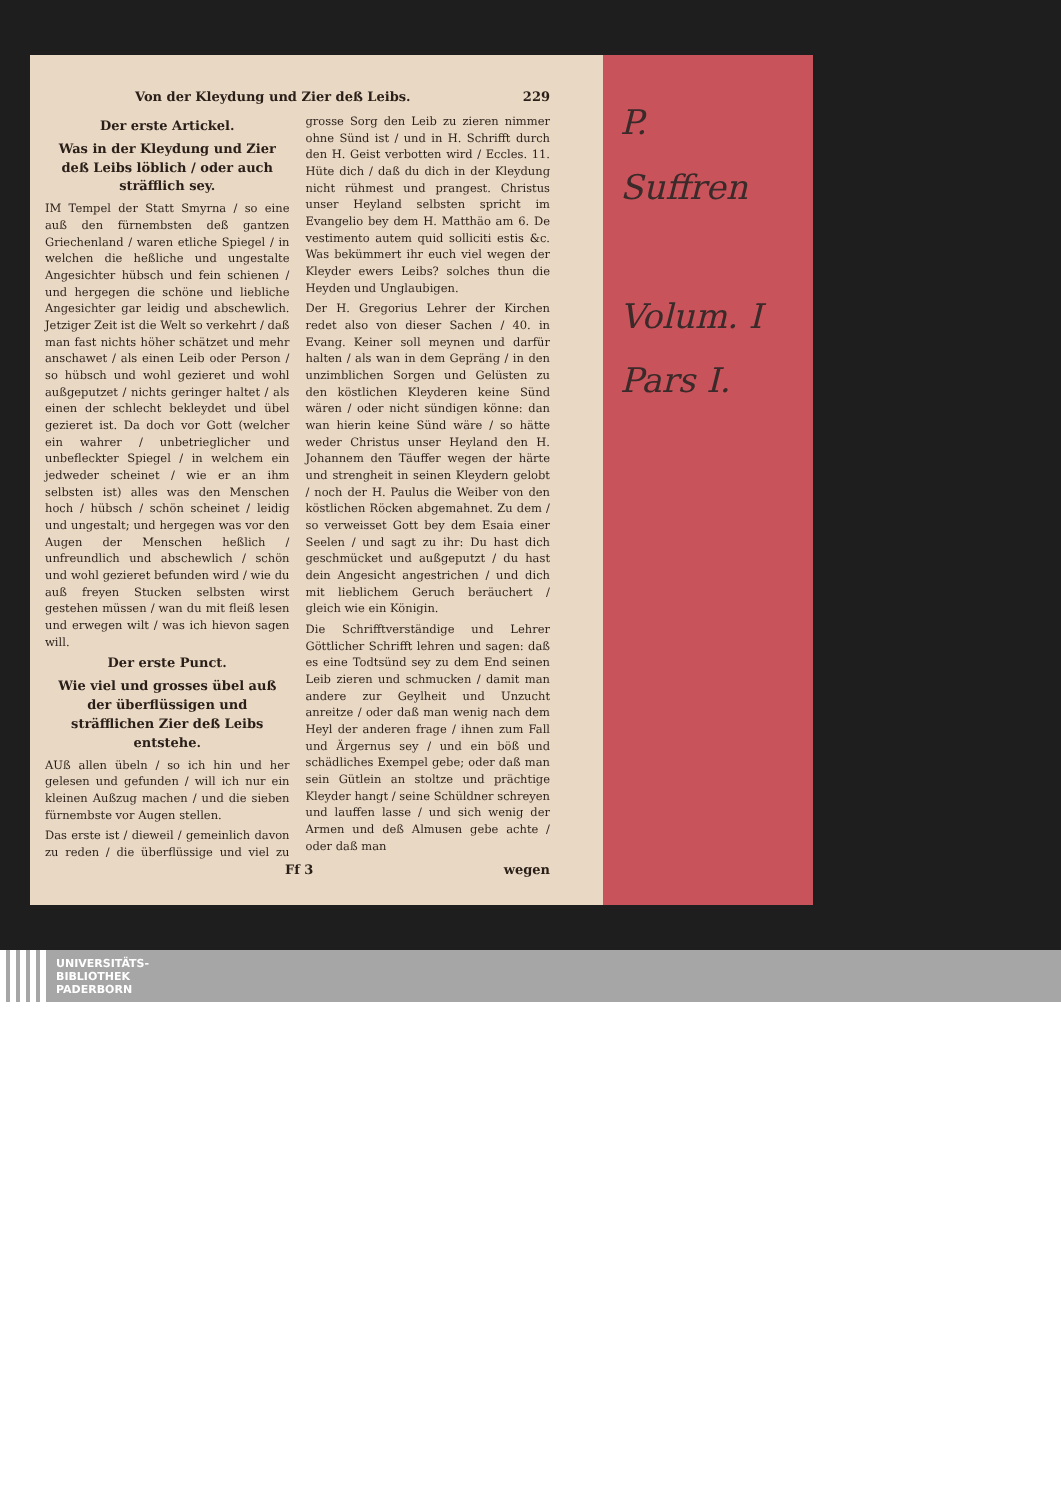P.
Suffren
Volum. I
Pars I.
Von der Kleydung und Zier deß Leibs. 229
Der erste Artickel.
Was in der Kleydung und Zier deß Leibs löblich / oder auch sträfflich sey.
IM Tempel der Statt Smyrna / so eine auß den fürnembsten deß gantzen Griechenland / waren etliche Spiegel / in welchen die heßliche und ungestalte Angesichter hübsch und fein schienen / und hergegen die schöne und liebliche Angesichter gar leidig und abschewlich. Jetziger Zeit ist die Welt so verkehrt / daß man fast nichts höher schätzet und mehr anschawet / als einen Leib oder Person / so hübsch und wohl gezieret und wohl außgeputzet / nichts geringer haltet / als einen der schlecht bekleydet und übel gezieret ist. Da doch vor Gott (welcher ein wahrer / unbetrieglicher und unbefleckter Spiegel / in welchem ein jedweder scheinet / wie er an ihm selbsten ist) alles was den Menschen hoch / hübsch / schön scheinet / leidig und ungestalt; und hergegen was vor den Augen der Menschen heßlich / unfreundlich und abschewlich / schön und wohl gezieret befunden wird / wie du auß freyen Stucken selbsten wirst gestehen müssen / wan du mit fleiß lesen und erwegen wilt / was ich hievon sagen will.
Der erste Punct.
Wie viel und grosses übel auß der überflüssigen und sträfflichen Zier deß Leibs entstehe.
AUß allen übeln / so ich hin und her gelesen und gefunden / will ich nur ein kleinen Außzug machen / und die sieben fürnembste vor Augen stellen.
Das erste ist / dieweil / gemeinlich davon zu reden / die überflüssige und viel zu grosse Sorg den Leib zu zieren nimmer ohne Sünd ist / und in H. Schrifft durch den H. Geist verbotten wird / Eccles. 11. Hüte dich / daß du dich in der Kleydung nicht rühmest und prangest. Christus unser Heyland selbsten spricht im Evangelio bey dem H. Matthäo am 6. De vestimento autem quid solliciti estis &c. Was bekümmert ihr euch viel wegen der Kleyder ewers Leibs? solches thun die Heyden und Unglaubigen.
Der H. Gregorius Lehrer der Kirchen redet also von dieser Sachen / 40. in Evang. Keiner soll meynen und darfür halten / als wan in dem Gepräng / in den unzimblichen Sorgen und Gelüsten zu den köstlichen Kleyderen keine Sünd wären / oder nicht sündigen könne: dan wan hierin keine Sünd wäre / so hätte weder Christus unser Heyland den H. Johannem den Täuffer wegen der härte und strengheit in seinen Kleydern gelobt / noch der H. Paulus die Weiber von den köstlichen Röcken abgemahnet. Zu dem / so verweisset Gott bey dem Esaia einer Seelen / und sagt zu ihr: Du hast dich geschmücket und außgeputzt / du hast dein Angesicht angestrichen / und dich mit lieblichem Geruch beräuchert / gleich wie ein Königin.
Die Schrifftverständige und Lehrer Göttlicher Schrifft lehren und sagen: daß es eine Todtsünd sey zu dem End seinen Leib zieren und schmucken / damit man andere zur Geylheit und Unzucht anreitze / oder daß man wenig nach dem Heyl der anderen frage / ihnen zum Fall und Ärgernus sey / und ein böß und schädliches Exempel gebe; oder daß man sein Gütlein an stoltze und prächtige Kleyder hangt / seine Schüldner schreyen und lauffen lasse / und sich wenig der Armen und deß Almusen gebe achte / oder daß man
Ff 3 wegen
UNIVERSITÄTS-
BIBLIOTHEK
PADERBORN